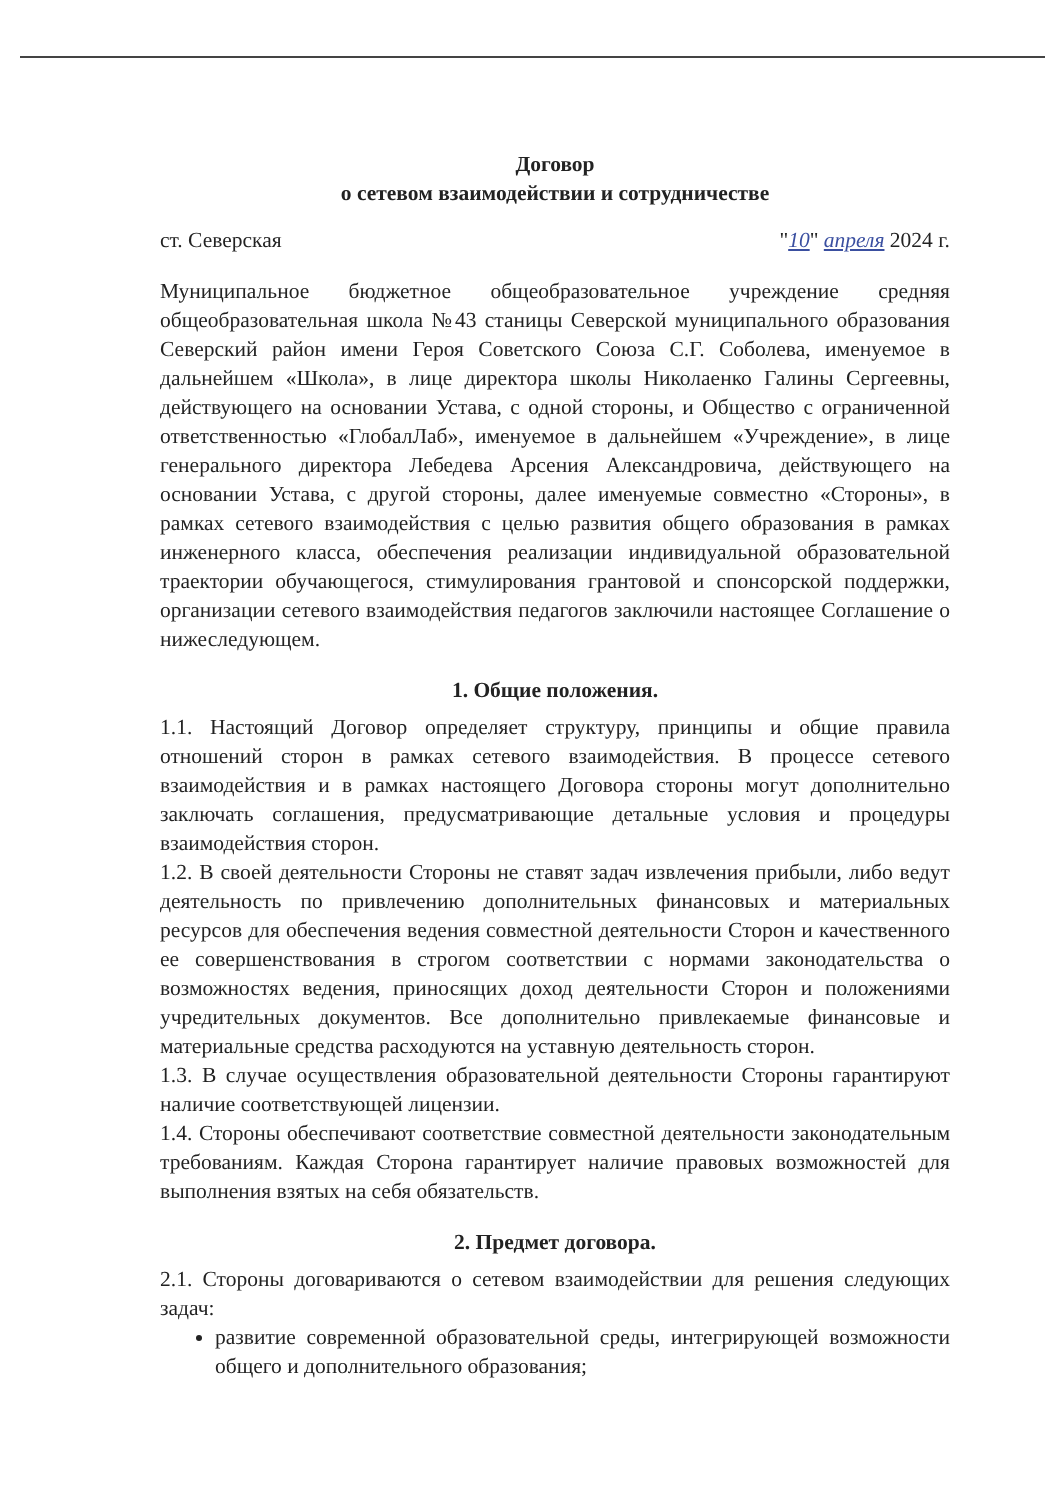Договор
о сетевом взаимодействии и сотрудничестве
ст. Северская "10" апреля 2024 г.
Муниципальное бюджетное общеобразовательное учреждение средняя общеобразовательная школа №43 станицы Северской муниципального образования Северский район имени Героя Советского Союза С.Г. Соболева, именуемое в дальнейшем «Школа», в лице директора школы Николаенко Галины Сергеевны, действующего на основании Устава, с одной стороны, и Общество с ограниченной ответственностью «ГлобалЛаб», именуемое в дальнейшем «Учреждение», в лице генерального директора Лебедева Арсения Александровича, действующего на основании Устава, с другой стороны, далее именуемые совместно «Стороны», в рамках сетевого взаимодействия с целью развития общего образования в рамках инженерного класса, обеспечения реализации индивидуальной образовательной траектории обучающегося, стимулирования грантовой и спонсорской поддержки, организации сетевого взаимодействия педагогов заключили настоящее Соглашение о нижеследующем.
1. Общие положения.
1.1. Настоящий Договор определяет структуру, принципы и общие правила отношений сторон в рамках сетевого взаимодействия. В процессе сетевого взаимодействия и в рамках настоящего Договора стороны могут дополнительно заключать соглашения, предусматривающие детальные условия и процедуры взаимодействия сторон.
1.2. В своей деятельности Стороны не ставят задач извлечения прибыли, либо ведут деятельность по привлечению дополнительных финансовых и материальных ресурсов для обеспечения ведения совместной деятельности Сторон и качественного ее совершенствования в строгом соответствии с нормами законодательства о возможностях ведения, приносящих доход деятельности Сторон и положениями учредительных документов. Все дополнительно привлекаемые финансовые и материальные средства расходуются на уставную деятельность сторон.
1.3. В случае осуществления образовательной деятельности Стороны гарантируют наличие соответствующей лицензии.
1.4. Стороны обеспечивают соответствие совместной деятельности законодательным требованиям. Каждая Сторона гарантирует наличие правовых возможностей для выполнения взятых на себя обязательств.
2. Предмет договора.
2.1. Стороны договариваются о сетевом взаимодействии для решения следующих задач:
развитие современной образовательной среды, интегрирующей возможности общего и дополнительного образования;